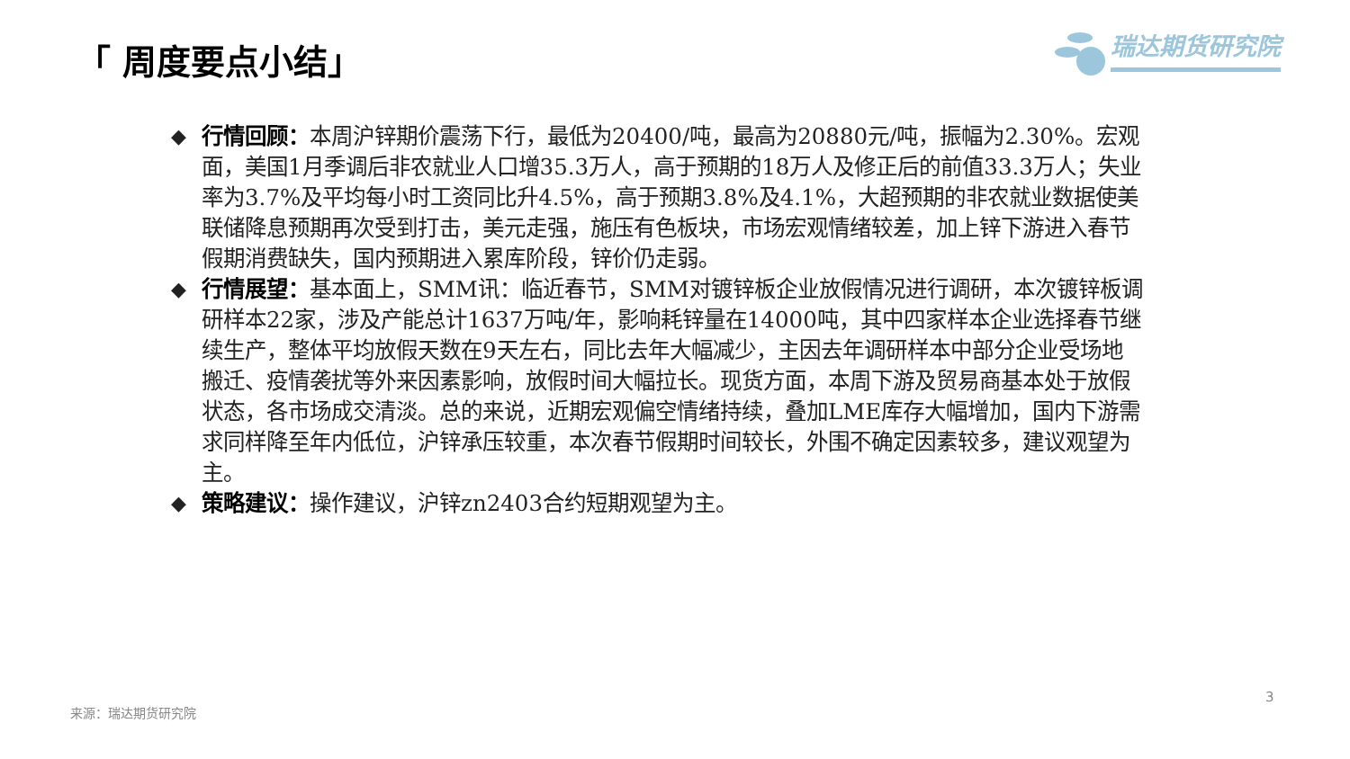「 周度要点小结」 瑞达期货研究院
◆ 行情回顾：本周沪锌期价震荡下行，最低为20400/吨，最高为20880元/吨，振幅为2.30%。宏观面，美国1月季调后非农就业人口增35.3万人，高于预期的18万人及修正后的前值33.3万人；失业率为3.7%及平均每小时工资同比升4.5%，高于预期3.8%及4.1%，大超预期的非农就业数据使美联储降息预期再次受到打击，美元走强，施压有色板块，市场宏观情绪较差，加上锌下游进入春节假期消费缺失，国内预期进入累库阶段，锌价仍走弱。
◆ 行情展望：基本面上，SMM讯：临近春节，SMM对镀锌板企业放假情况进行调研，本次镀锌板调研样本22家，涉及产能总计1637万吨/年，影响耗锌量在14000吨，其中四家样本企业选择春节继续生产，整体平均放假天数在9天左右，同比去年大幅减少，主因去年调研样本中部分企业受场地搬迁、疫情袭扰等外来因素影响，放假时间大幅拉长。现货方面，本周下游及贸易商基本处于放假状态，各市场成交清淡。总的来说，近期宏观偏空情绪持续，叠加LME库存大幅增加，国内下游需求同样降至年内低位，沪锌承压较重，本次春节假期时间较长，外围不确定因素较多，建议观望为主。
◆ 策略建议：操作建议，沪锌zn2403合约短期观望为主。
3
来源：瑞达期货研究院